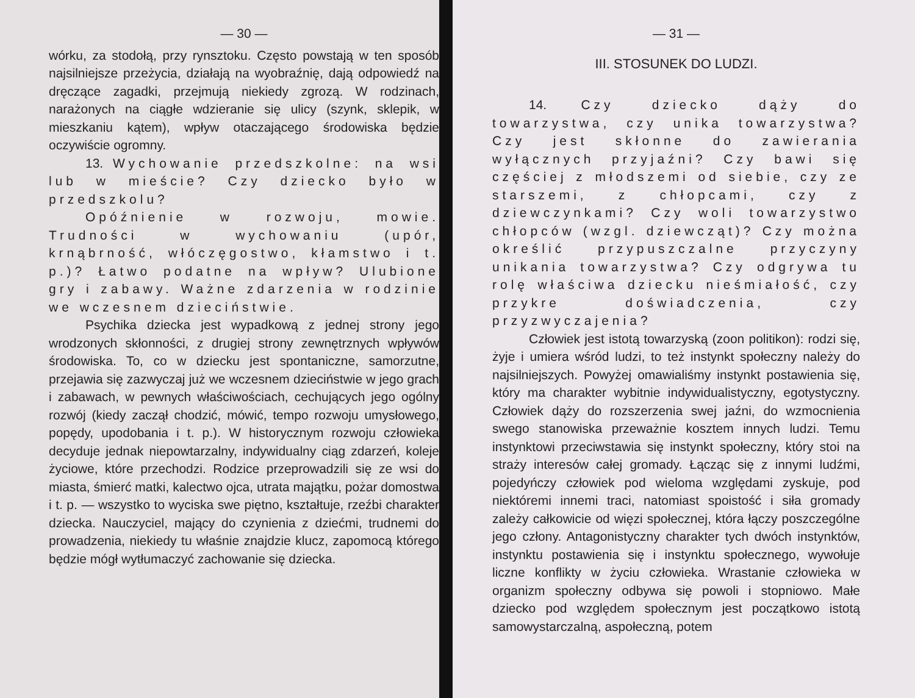— 30 —
wórku, za stodołą, przy rynsztoku. Często powstają w ten sposób najsilniejsze przeżycia, działają na wyobraźnię, dają odpowiedź na dręczące zagadki, przejmują niekiedy zgrozą. W rodzinach, narażonych na ciągłe wdzieranie się ulicy (szynk, sklepik, w mieszkaniu kątem), wpływ otaczającego środowiska będzie oczywiście ogromny.
13. Wychowanie przedszkolne: na wsi lub w mieście? Czy dziecko było w przedszkolu?
Opóźnienie w rozwoju, mowie. Trudności w wychowaniu (upór, krnąbrność, włóczęgostwo, kłamstwo i t. p.)? Łatwo podatne na wpływ? Ulubione gry i zabawy. Ważne zdarzenia w rodzinie we wczesnem dzieciństwie.
Psychika dziecka jest wypadkową z jednej strony jego wrodzonych skłonności, z drugiej strony zewnętrznych wpływów środowiska. To, co w dziecku jest spontaniczne, samorzutne, przejawia się zazwyczaj już we wczesnem dzieciństwie w jego grach i zabawach, w pewnych właściwościach, cechujących jego ogólny rozwój (kiedy zaczął chodzić, mówić, tempo rozwoju umysłowego, popędy, upodobania i t. p.). W historycznym rozwoju człowieka decyduje jednak niepowtarzalny, indywidualny ciąg zdarzeń, koleje życiowe, które przechodzi. Rodzice przeprowadzili się ze wsi do miasta, śmierć matki, kalectwo ojca, utrata majątku, pożar domostwa i t. p. — wszystko to wyciska swe piętno, kształtuje, rzeźbi charakter dziecka. Nauczyciel, mający do czynienia z dziećmi, trudnemi do prowadzenia, niekiedy tu właśnie znajdzie klucz, zapomocą którego będzie mógł wytłumaczyć zachowanie się dziecka.
— 31 —
III. STOSUNEK DO LUDZI.
14. Czy dziecko dąży do towarzystwa, czy unika towarzystwa? Czy jest skłonne do zawierania wyłącznych przyjaźni? Czy bawi się częściej z młodszemi od siebie, czy ze starszemi, z chłopcami, czy z dziewczynkami? Czy woli towarzystwo chłopców (wzgl. dziewcząt)? Czy można określić przypuszczalne przyczyny unikania towarzystwa? Czy odgrywa tu rolę właściwa dziecku nieśmiałość, czy przykre doświadczenia, czy przyzwyczajenia?
Człowiek jest istotą towarzyską (zoon politikon): rodzi się, żyje i umiera wśród ludzi, to też instynkt społeczny należy do najsilniejszych. Powyżej omawialiśmy instynkt postawienia się, który ma charakter wybitnie indywidualistyczny, egotystyczny. Człowiek dąży do rozszerzenia swej jaźni, do wzmocnienia swego stanowiska przeważnie kosztem innych ludzi. Temu instynktowi przeciwstawia się instynkt społeczny, który stoi na straży interesów całej gromady. Łącząc się z innymi ludźmi, pojedyńczy człowiek pod wieloma względami zyskuje, pod niektóremi innemi traci, natomiast spoistość i siła gromady zależy całkowicie od więzi społecznej, która łączy poszczególne jego człony. Antagonistyczny charakter tych dwóch instynktów, instynktu postawienia się i instynktu społecznego, wywołuje liczne konflikty w życiu człowieka. Wrastanie człowieka w organizm społeczny odbywa się powoli i stopniowo. Małe dziecko pod względem społecznym jest początkowo istotą samowystarczalną, aspołeczną, potem